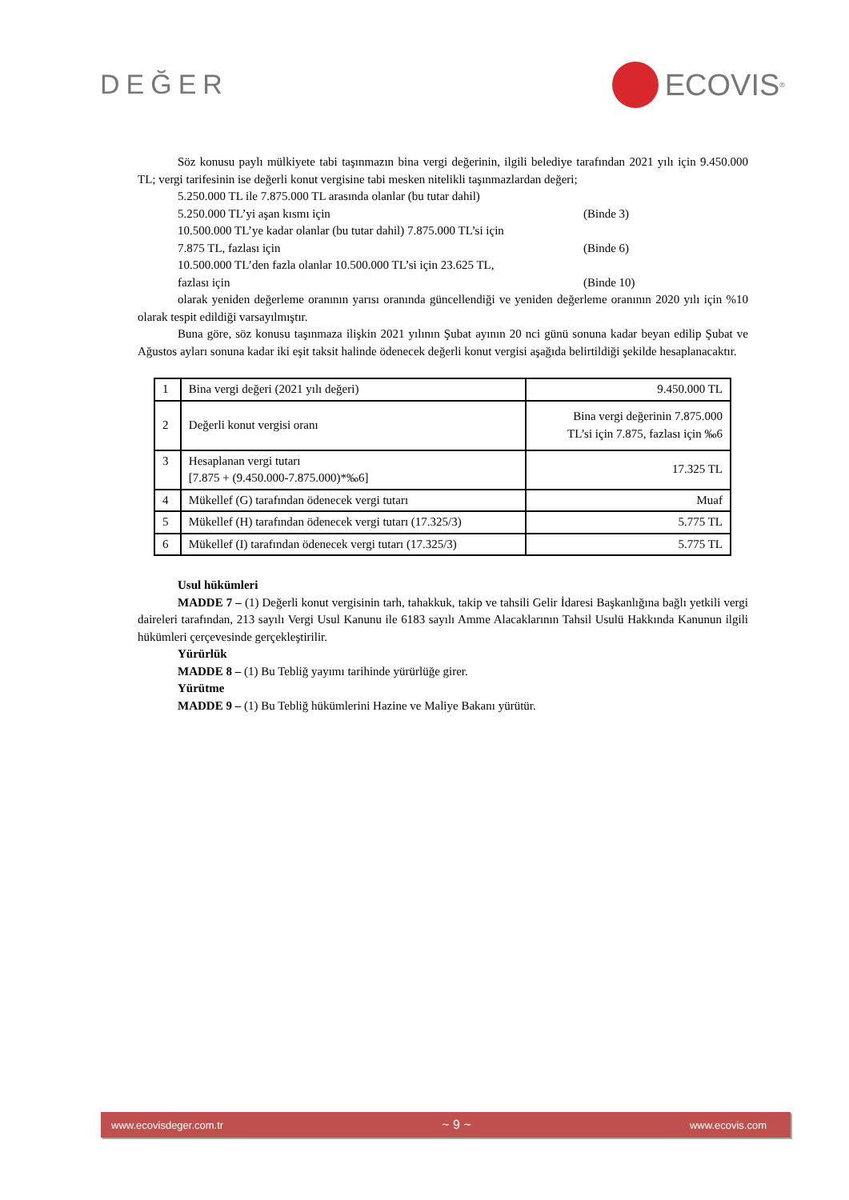DEĞER
ECOVIS<sup>®</sup>
Söz konusu paylı mülkiyete tabi taşınmazın bina vergi değerinin, ilgili belediye tarafından 2021 yılı için 9.450.000 TL; vergi tarifesinin ise değerli konut vergisine tabi mesken nitelikli taşınmazlardan değeri;
5.250.000 TL ile 7.875.000 TL arasında olanlar (bu tutar dahil)
5.250.000 TL’yi aşan kısmı için (Binde 3)
10.500.000 TL’ye kadar olanlar (bu tutar dahil) 7.875.000 TL’si için
7.875 TL, fazlası için (Binde 6)
10.500.000 TL’den fazla olanlar 10.500.000 TL’si için 23.625 TL,
fazlası için (Binde 10)
olarak yeniden değerleme oranının yarısı oranında güncellendiği ve yeniden değerleme oranının 2020 yılı için %10 olarak tespit edildiği varsayılmıştır.
Buna göre, söz konusu taşınmaza ilişkin 2021 yılının Şubat ayının 20 nci günü sonuna kadar beyan edilip Şubat ve Ağustos ayları sonuna kadar iki eşit taksit halinde ödenecek değerli konut vergisi aşağıda belirtildiği şekilde hesaplanacaktır.
| 1 | Bina vergi değeri (2021 yılı değeri) | 9.450.000 TL |
| 2 | Değerli konut vergisi oranı | Bina vergi değerinin 7.875.000 TL’si için 7.875, fazlası için ‰6 |
| 3 | Hesaplanan vergi tutarı [7.875 + (9.450.000-7.875.000)*‰6] | 17.325 TL |
| 4 | Mükellef (G) tarafından ödenecek vergi tutarı | Muaf |
| 5 | Mükellef (H) tarafından ödenecek vergi tutarı (17.325/3) | 5.775 TL |
| 6 | Mükellef (I) tarafından ödenecek vergi tutarı (17.325/3) | 5.775 TL |
Usul hükümleri
MADDE 7 – (1) Değerli konut vergisinin tarh, tahakkuk, takip ve tahsili Gelir İdaresi Başkanlığına bağlı yetkili vergi daireleri tarafından, 213 sayılı Vergi Usul Kanunu ile 6183 sayılı Amme Alacaklarının Tahsil Usulü Hakkında Kanunun ilgili hükümleri çerçevesinde gerçekleştirilir.
Yürürlük
MADDE 8 – (1) Bu Tebliğ yayımı tarihinde yürürlüğe girer.
Yürütme
MADDE 9 – (1) Bu Tebliğ hükümlerini Hazine ve Maliye Bakanı yürütür.
www.ecovisdeger.com.tr ~ 9 ~ www.ecovis.com